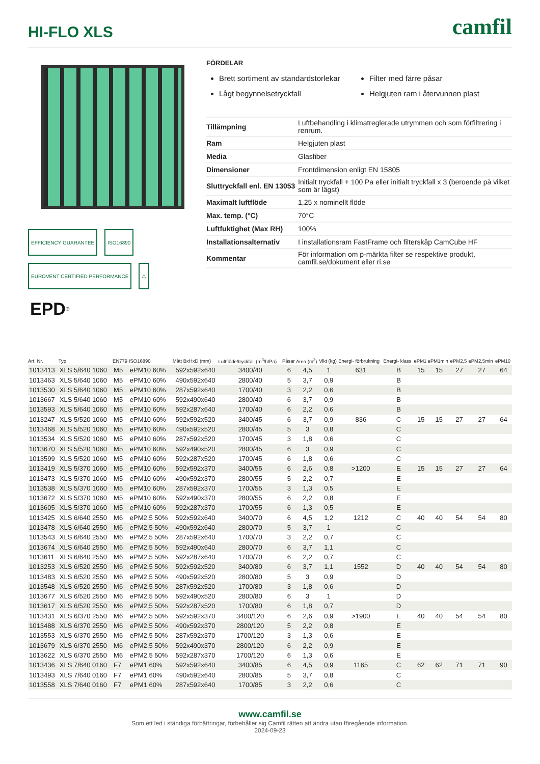HI-FLO XLS
camfil
EFFICIENCY GUARANTEE
ISO16890
EUROVENT CERTIFIED PERFORMANCE
⚠
EPD<sup>®</sup>
FÖRDELAR
Brett sortiment av standardstorlekar
Lågt begynnelsetryckfall
Filter med färre påsar
Helgjuten ram i återvunnen plast
| Tillämpning | Luftbehandling i klimatreglerade utrymmen och som förfiltrering i renrum. |
| Ram | Helgjuten plast |
| Media | Glasfiber |
| Dimensioner | Frontdimension enligt EN 15805 |
| Sluttryckfall enl. EN 13053 | Initialt tryckfall + 100 Pa eller initialt tryckfall x 3 (beroende på vilket som är lägst) |
| Maximalt luftflöde | 1,25 x nominellt flöde |
| Max. temp. (°C) | 70°C |
| Luftfuktighet (Max RH) | 100% |
| Installationsalternativ | I installationsram FastFrame och filterskåp CamCube HF |
| Kommentar | För information om p-märkta filter se respektive produkt, camfil.se/dokument eller ri.se |
| Art. Nr. | Typ | EN779 | ISO16890 | Mått BxHxD (mm) | Luftflöde/tryckfall (m<sup>3</sup>/h/Pa) | Påsar | Area (m<sup>2</sup>) | Vikt (kg) | Energi- förbrukning | Energi- klass | ePM1 | ePM1min | ePM2,5 | ePM2,5min | ePM10 |
| --- | --- | --- | --- | --- | --- | --- | --- | --- | --- | --- | --- | --- | --- | --- | --- |
| 1013413 | XLS 5/640 1060 | M5 | ePM10 60% | 592x592x640 | 3400/40 | 6 | 4,5 | 1 | 631 | B | 15 | 15 | 27 | 27 | 64 |
| 1013463 | XLS 5/640 1060 | M5 | ePM10 60% | 490x592x640 | 2800/40 | 5 | 3,7 | 0,9 | | B | | | | | |
| 1013530 | XLS 5/640 1060 | M5 | ePM10 60% | 287x592x640 | 1700/40 | 3 | 2,2 | 0,6 | | B | | | | | |
| 1013667 | XLS 5/640 1060 | M5 | ePM10 60% | 592x490x640 | 2800/40 | 6 | 3,7 | 0,9 | | B | | | | | |
| 1013593 | XLS 5/640 1060 | M5 | ePM10 60% | 592x287x640 | 1700/40 | 6 | 2,2 | 0,6 | | B | | | | | |
| 1013247 | XLS 5/520 1060 | M5 | ePM10 60% | 592x592x520 | 3400/45 | 6 | 3,7 | 0,9 | 836 | C | 15 | 15 | 27 | 27 | 64 |
| 1013468 | XLS 5/520 1060 | M5 | ePM10 60% | 490x592x520 | 2800/45 | 5 | 3 | 0,8 | | C | | | | | |
| 1013534 | XLS 5/520 1060 | M5 | ePM10 60% | 287x592x520 | 1700/45 | 3 | 1,8 | 0,6 | | C | | | | | |
| 1013670 | XLS 5/520 1060 | M5 | ePM10 60% | 592x490x520 | 2800/45 | 6 | 3 | 0,9 | | C | | | | | |
| 1013599 | XLS 5/520 1060 | M5 | ePM10 60% | 592x287x520 | 1700/45 | 6 | 1,8 | 0,6 | | C | | | | | |
| 1013419 | XLS 5/370 1060 | M5 | ePM10 60% | 592x592x370 | 3400/55 | 6 | 2,6 | 0,8 | >1200 | E | 15 | 15 | 27 | 27 | 64 |
| 1013473 | XLS 5/370 1060 | M5 | ePM10 60% | 490x592x370 | 2800/55 | 5 | 2,2 | 0,7 | | E | | | | | |
| 1013538 | XLS 5/370 1060 | M5 | ePM10 60% | 287x592x370 | 1700/55 | 3 | 1,3 | 0,5 | | E | | | | | |
| 1013672 | XLS 5/370 1060 | M5 | ePM10 60% | 592x490x370 | 2800/55 | 6 | 2,2 | 0,8 | | E | | | | | |
| 1013605 | XLS 5/370 1060 | M5 | ePM10 60% | 592x287x370 | 1700/55 | 6 | 1,3 | 0,5 | | E | | | | | |
| 1013425 | XLS 6/640 2550 | M6 | ePM2,5 50% | 592x592x640 | 3400/70 | 6 | 4,5 | 1,2 | 1212 | C | 40 | 40 | 54 | 54 | 80 |
| 1013478 | XLS 6/640 2550 | M6 | ePM2,5 50% | 490x592x640 | 2800/70 | 5 | 3,7 | 1 | | C | | | | | |
| 1013543 | XLS 6/640 2550 | M6 | ePM2,5 50% | 287x592x640 | 1700/70 | 3 | 2,2 | 0,7 | | C | | | | | |
| 1013674 | XLS 6/640 2550 | M6 | ePM2,5 50% | 592x490x640 | 2800/70 | 6 | 3,7 | 1,1 | | C | | | | | |
| 1013611 | XLS 6/640 2550 | M6 | ePM2,5 50% | 592x287x640 | 1700/70 | 6 | 2,2 | 0,7 | | C | | | | | |
| 1013253 | XLS 6/520 2550 | M6 | ePM2,5 50% | 592x592x520 | 3400/80 | 6 | 3,7 | 1,1 | 1552 | D | 40 | 40 | 54 | 54 | 80 |
| 1013483 | XLS 6/520 2550 | M6 | ePM2,5 50% | 490x592x520 | 2800/80 | 5 | 3 | 0,9 | | D | | | | | |
| 1013548 | XLS 6/520 2550 | M6 | ePM2,5 50% | 287x592x520 | 1700/80 | 3 | 1,8 | 0,6 | | D | | | | | |
| 1013677 | XLS 6/520 2550 | M6 | ePM2,5 50% | 592x490x520 | 2800/80 | 6 | 3 | 1 | | D | | | | | |
| 1013617 | XLS 6/520 2550 | M6 | ePM2,5 50% | 592x287x520 | 1700/80 | 6 | 1,8 | 0,7 | | D | | | | | |
| 1013431 | XLS 6/370 2550 | M6 | ePM2,5 50% | 592x592x370 | 3400/120 | 6 | 2,6 | 0,9 | >1900 | E | 40 | 40 | 54 | 54 | 80 |
| 1013488 | XLS 6/370 2550 | M6 | ePM2,5 50% | 490x592x370 | 2800/120 | 5 | 2,2 | 0,8 | | E | | | | | |
| 1013553 | XLS 6/370 2550 | M6 | ePM2,5 50% | 287x592x370 | 1700/120 | 3 | 1,3 | 0,6 | | E | | | | | |
| 1013679 | XLS 6/370 2550 | M6 | ePM2,5 50% | 592x490x370 | 2800/120 | 6 | 2,2 | 0,9 | | E | | | | | |
| 1013622 | XLS 6/370 2550 | M6 | ePM2,5 50% | 592x287x370 | 1700/120 | 6 | 1,3 | 0,6 | | E | | | | | |
| 1013436 | XLS 7/640 0160 | F7 | ePM1 60% | 592x592x640 | 3400/85 | 6 | 4,5 | 0,9 | 1165 | C | 62 | 62 | 71 | 71 | 90 |
| 1013493 | XLS 7/640 0160 | F7 | ePM1 60% | 490x592x640 | 2800/85 | 5 | 3,7 | 0,8 | | C | | | | | |
| 1013558 | XLS 7/640 0160 | F7 | ePM1 60% | 287x592x640 | 1700/85 | 3 | 2,2 | 0,6 | | C | | | | | |
www.camfil.se
Som ett led i ständiga förbättringar, förbehåller sig Camfil rätten att ändra utan föregående information.
2024-09-23